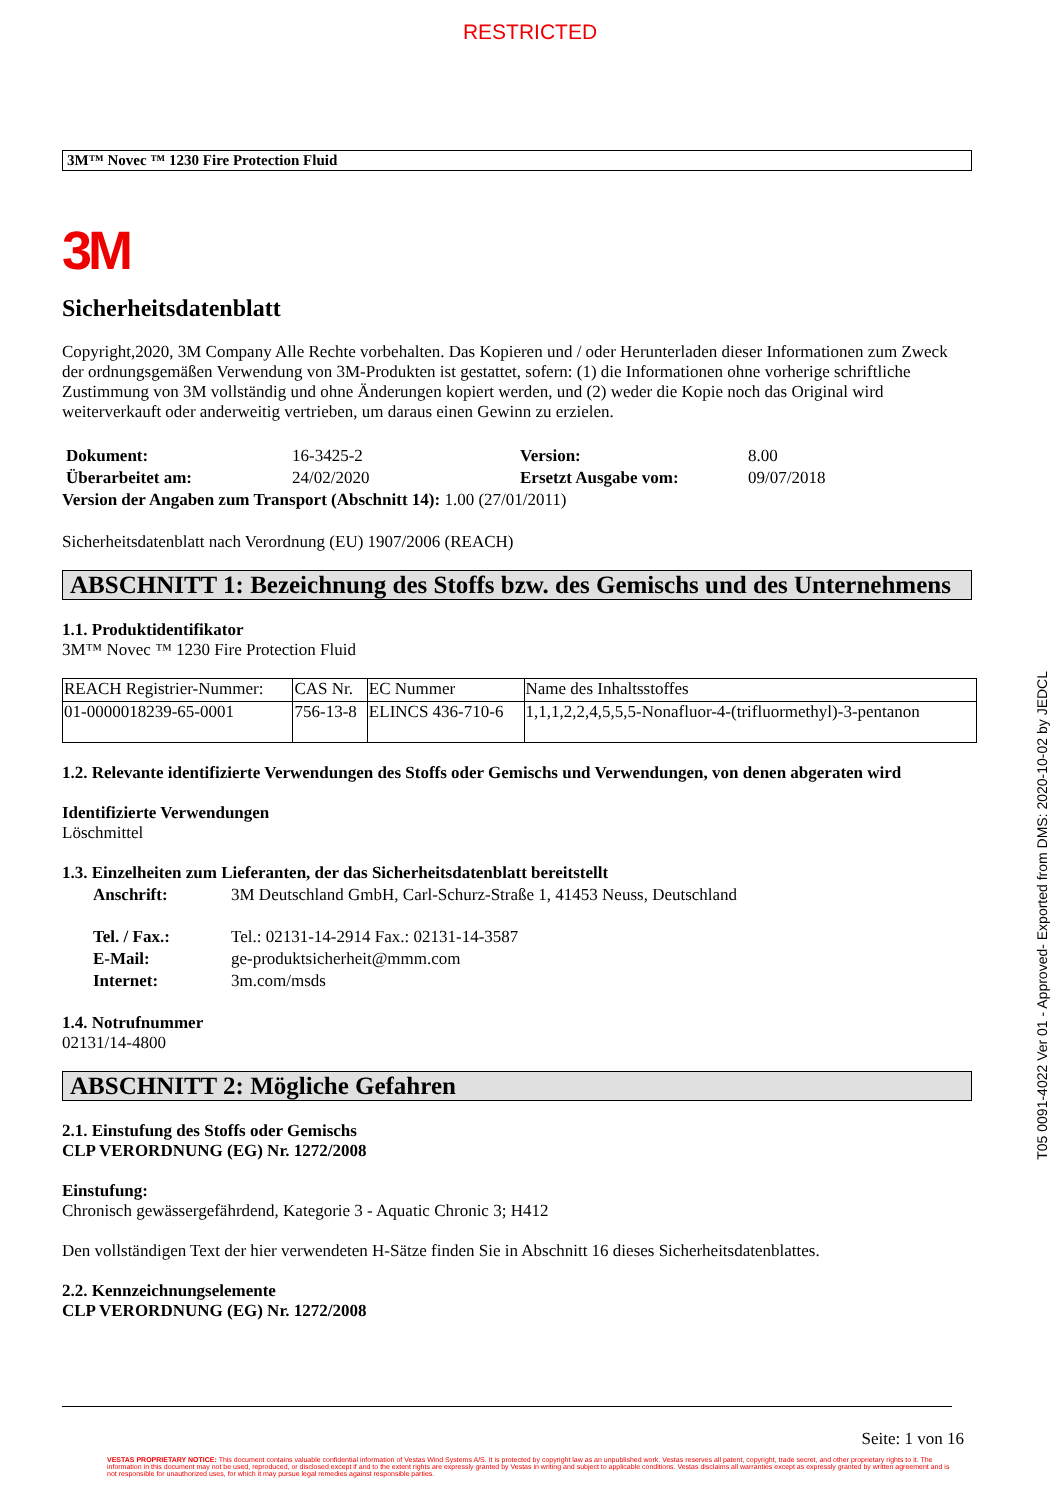RESTRICTED
3M™ Novec ™ 1230 Fire Protection Fluid
3M
Sicherheitsdatenblatt
Copyright,2020, 3M Company Alle Rechte vorbehalten. Das Kopieren und / oder Herunterladen dieser Informationen zum Zweck der ordnungsgemäßen Verwendung von 3M-Produkten ist gestattet, sofern: (1) die Informationen ohne vorherige schriftliche Zustimmung von 3M vollständig und ohne Änderungen kopiert werden, und (2) weder die Kopie noch das Original wird weiterverkauft oder anderweitig vertrieben, um daraus einen Gewinn zu erzielen.
| Dokument: | 16-3425-2 | Version: | 8.00 |
| Überarbeitet am: | 24/02/2020 | Ersetzt Ausgabe vom: | 09/07/2018 |
Version der Angaben zum Transport (Abschnitt 14): 1.00 (27/01/2011)
Sicherheitsdatenblatt nach Verordnung (EU) 1907/2006 (REACH)
ABSCHNITT 1: Bezeichnung des Stoffs bzw. des Gemischs und des Unternehmens
1.1. Produktidentifikator
3M™ Novec ™ 1230 Fire Protection Fluid
| REACH Registrier-Nummer: | CAS Nr. | EC Nummer | Name des Inhaltsstoffes |
| 01-0000018239-65-0001 | 756-13-8 | ELINCS 436-710-6 | 1,1,1,2,2,4,5,5,5-Nonafluor-4-(trifluormethyl)-3-pentanon |
1.2. Relevante identifizierte Verwendungen des Stoffs oder Gemischs und Verwendungen, von denen abgeraten wird
Identifizierte Verwendungen
Löschmittel
1.3. Einzelheiten zum Lieferanten, der das Sicherheitsdatenblatt bereitstellt
| Anschrift: | 3M Deutschland GmbH, Carl-Schurz-Straße 1, 41453 Neuss, Deutschland |
| Tel. / Fax.: | Tel.: 02131-14-2914 Fax.: 02131-14-3587 |
| E-Mail: | ge-produktsicherheit@mmm.com |
| Internet: | 3m.com/msds |
1.4. Notrufnummer
02131/14-4800
ABSCHNITT 2: Mögliche Gefahren
2.1. Einstufung des Stoffs oder Gemischs
CLP VERORDNUNG (EG) Nr. 1272/2008
Einstufung:
Chronisch gewässergefährdend, Kategorie 3 - Aquatic Chronic 3; H412
Den vollständigen Text der hier verwendeten H-Sätze finden Sie in Abschnitt 16 dieses Sicherheitsdatenblattes.
2.2. Kennzeichnungselemente
CLP VERORDNUNG (EG) Nr. 1272/2008
Seite: 1 von 16
VESTAS PROPRIETARY NOTICE: This document contains valuable confidential information of Vestas Wind Systems A/S. It is protected by copyright law as an unpublished work. Vestas reserves all patent, copyright, trade secret, and other proprietary rights to it. The information in this document may not be used, reproduced, or disclosed except if and to the extent rights are expressly granted by Vestas in writing and subject to applicable conditions. Vestas disclaims all warranties except as expressly granted by written agreement and is not responsible for unauthorized uses, for which it may pursue legal remedies against responsible parties.
T05 0091-4022 Ver 01 - Approved- Exported from DMS: 2020-10-02 by JEDCL